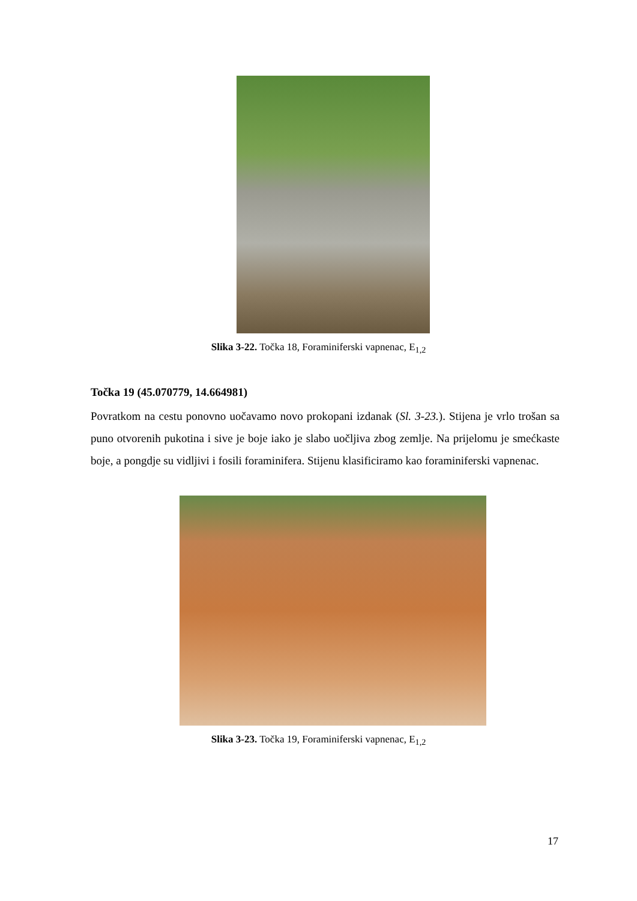Slika 3-22. Točka 18, Foraminiferski vapnenac, E<sub>1,2</sub>
Točka 19 (45.070779, 14.664981)
Povratkom na cestu ponovno uočavamo novo prokopani izdanak (Sl. 3-23.). Stijena je vrlo trošan sa puno otvorenih pukotina i sive je boje iako je slabo uočljiva zbog zemlje. Na prijelomu je smećkaste boje, a pongdje su vidljivi i fosili foraminifera. Stijenu klasificiramo kao foraminiferski vapnenac.
Slika 3-23. Točka 19, Foraminiferski vapnenac, E<sub>1,2</sub>
17